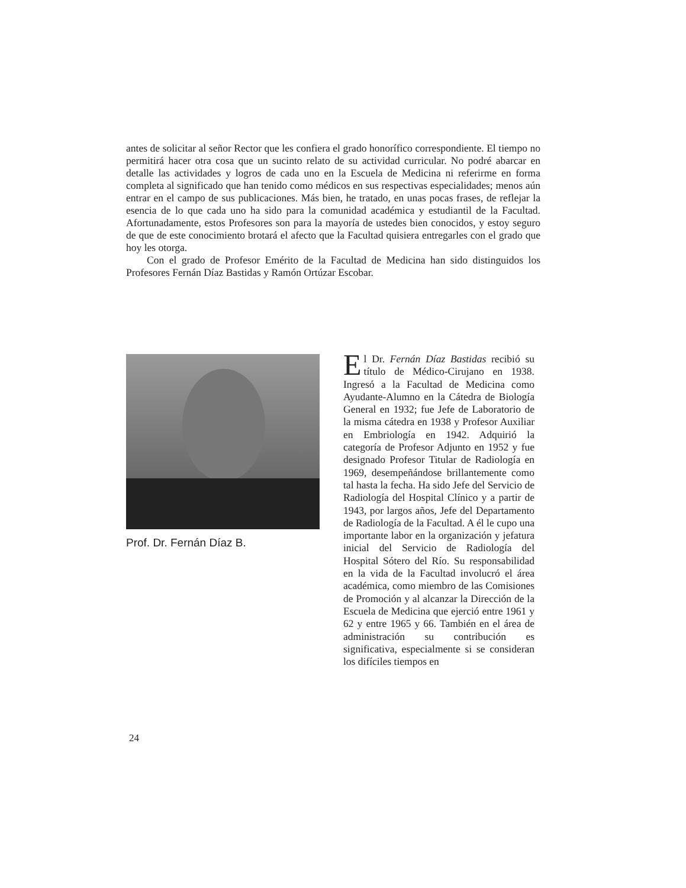antes de solicitar al señor Rector que les confiera el grado honorífico correspondiente. El tiempo no permitirá hacer otra cosa que un sucinto relato de su actividad curricular. No podré abarcar en detalle las actividades y logros de cada uno en la Escuela de Medicina ni referirme en forma completa al significado que han tenido como médicos en sus respectivas especialidades; menos aún entrar en el campo de sus publicaciones. Más bien, he tratado, en unas pocas frases, de reflejar la esencia de lo que cada uno ha sido para la comunidad académica y estudiantil de la Facultad. Afortunadamente, estos Profesores son para la mayoría de ustedes bien conocidos, y estoy seguro de que de este conocimiento brotará el afecto que la Facultad quisiera entregarles con el grado que hoy les otorga.
Con el grado de Profesor Emérito de la Facultad de Medicina han sido distinguidos los Profesores Fernán Díaz Bastidas y Ramón Ortúzar Escobar.
Prof. Dr. Fernán Díaz B.
El Dr. Fernán Díaz Bastidas recibió su título de Médico-Cirujano en 1938. Ingresó a la Facultad de Medicina como Ayudante-Alumno en la Cátedra de Biología General en 1932; fue Jefe de Laboratorio de la misma cátedra en 1938 y Profesor Auxiliar en Embriología en 1942. Adquirió la categoría de Profesor Adjunto en 1952 y fue designado Profesor Titular de Radiología en 1969, desempeñándose brillantemente como tal hasta la fecha. Ha sido Jefe del Servicio de Radiología del Hospital Clínico y a partir de 1943, por largos años, Jefe del Departamento de Radiología de la Facultad. A él le cupo una importante labor en la organización y jefatura inicial del Servicio de Radiología del Hospital Sótero del Río. Su responsabilidad en la vida de la Facultad involucró el área académica, como miembro de las Comisiones de Promoción y al alcanzar la Dirección de la Escuela de Medicina que ejerció entre 1961 y 62 y entre 1965 y 66. También en el área de administración su contribución es significativa, especialmente si se consideran los difíciles tiempos en
24